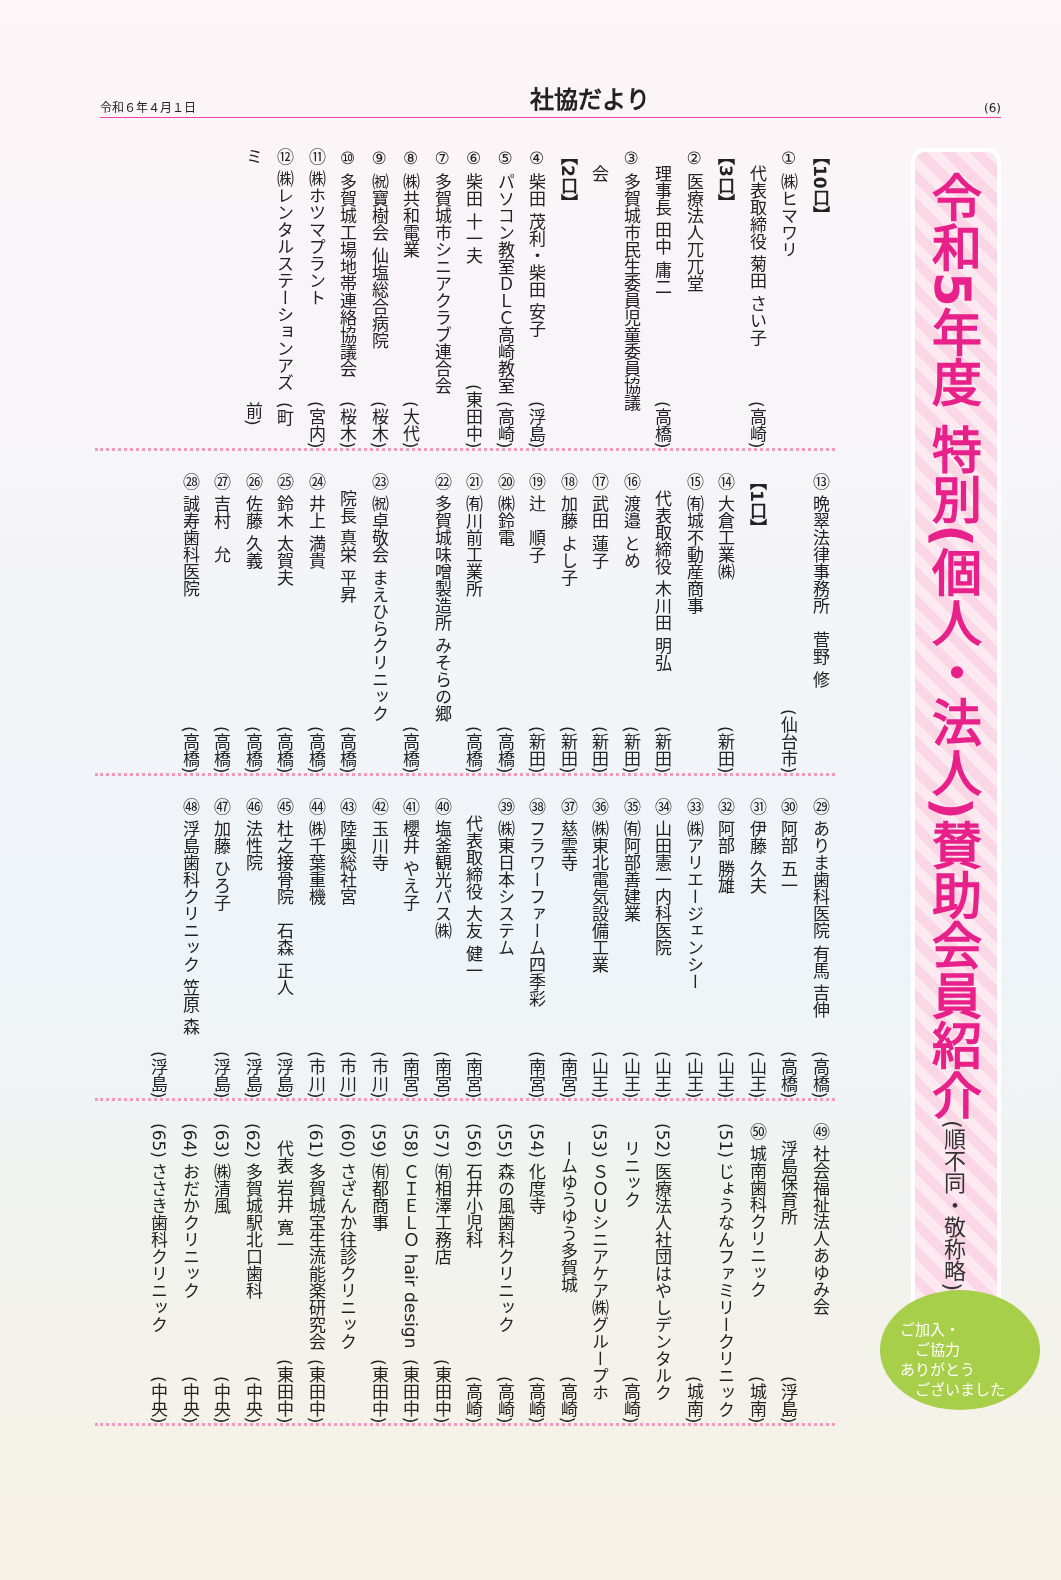令和６年４月１日 社協だより (6)
令和5年度 特別(個人・法人)賛助会員紹介(順不同・敬称略)
【10口】
① ㈱ヒマワリ
　代表取締役 菊田 さい子 (高崎)
【3口】
② 医療法人兀兀堂
　理事長 田中 庸二 (高橋)
③ 多賀城市民生委員児童委員協議
　会
【2口】
④ 柴田 茂利・柴田 安子 (浮島)
⑤ パソコン教室ＤＬＣ高崎教室 (高崎)
⑥ 柴田 十一夫 (東田中)
⑦ 多賀城市シニアクラブ連合会
⑧ ㈱共和電業 (大代)
⑨ ㈷寶樹会 仙塩総合病院 (桜木)
⑩ 多賀城工場地帯連絡協議会 (桜木)
⑪ ㈱ホツマプラント (宮内)
⑫ ㈱レンタルステーションアズミ (町前)
⑬ 晩翠法律事務所　菅野 修
(仙台市)
【1口】
⑭ 大倉工業㈱ (新田)
⑮ ㈲城不動産商事
　代表取締役 木川田 明弘 (新田)
⑯ 渡邉 とめ (新田)
⑰ 武田 蓮子 (新田)
⑱ 加藤 よし子 (新田)
⑲ 辻　順子 (新田)
⑳ ㈱鈴電 (高橋)
㉑ ㈲川前工業所 (高橋)
㉒ 多賀城味噌製造所 みそらの郷
(高橋)
㉓ ㈷卓敬会 まえひらクリニック
　院長 真栄 平昇 (高橋)
㉔ 井上 満貴 (高橋)
㉕ 鈴木 太賀夫 (高橋)
㉖ 佐藤 久義 (高橋)
㉗ 吉村　允 (高橋)
㉘ 誠寿歯科医院 (高橋)
㉙ ありま歯科医院 有馬 吉伸 (高橋)
㉚ 阿部 五一 (高橋)
㉛ 伊藤 久夫 (山王)
㉜ 阿部 勝雄 (山王)
㉝ ㈱アリエージェンシー (山王)
㉞ 山田憲一内科医院 (山王)
㉟ ㈲阿部善建業 (山王)
㊱ ㈱東北電気設備工業 (山王)
㊲ 慈雲寺 (南宮)
㊳ フラワーファーム四季彩 (南宮)
㊴ ㈱東日本システム
　代表取締役 大友 健一 (南宮)
㊵ 塩釜観光バス㈱ (南宮)
㊶ 櫻井 やえ子 (南宮)
㊷ 玉川寺 (市川)
㊸ 陸奥総社宮 (市川)
㊹ ㈱千葉重機 (市川)
㊺ 杜之接骨院　石森 正人 (浮島)
㊻ 法性院 (浮島)
㊼ 加藤 ひろ子 (浮島)
㊽ 浮島歯科クリニック 笠原 森
(浮島)
㊾ 社会福祉法人あゆみ会
　浮島保育所 (浮島)
㊿ 城南歯科クリニック (城南)
(51) じょうなんファミリークリニック
(城南)
(52) 医療法人社団はやしデンタルク
　リニック (高崎)
(53) ＳＯＵシニアケア㈱グループホ
　ームゆうゆう多賀城 (高崎)
(54) 化度寺 (高崎)
(55) 森の風歯科クリニック (高崎)
(56) 石井小児科 (高崎)
(57) ㈲相澤工務店 (東田中)
(58) ＣＩＥＬＯ hair design (東田中)
(59) ㈲都商事 (東田中)
(60) さざんか往診クリニック
(61) 多賀城宝生流能楽研究会 (東田中)
　代表 岩井 寛一 (東田中)
(62) 多賀城駅北口歯科 (中央)
(63) ㈱清風 (中央)
(64) おだかクリニック (中央)
(65) ささき歯科クリニック (中央)
ご加入・
　ご協力
ありがとう
　ございました